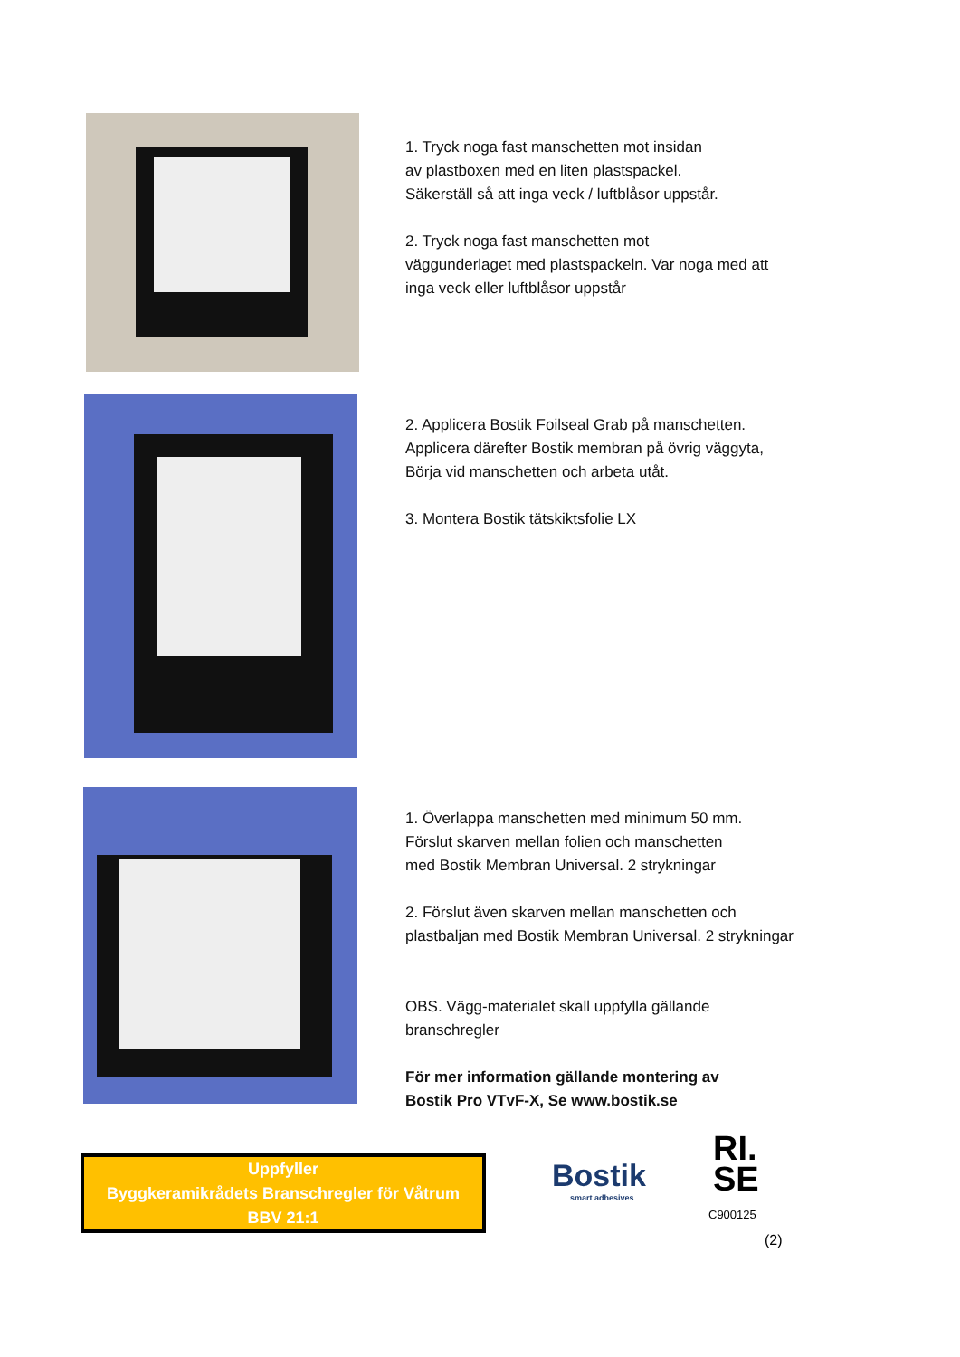1. Tryck noga fast manschetten mot insidan
av plastboxen med en liten plastspackel.
Säkerställ så att inga veck / luftblåsor uppstår.
2. Tryck noga fast manschetten mot
väggunderlaget med plastspackeln. Var noga med att
inga veck eller luftblåsor uppstår
2. Applicera Bostik Foilseal Grab på manschetten.
Applicera därefter Bostik membran på övrig väggyta,
Börja vid manschetten och arbeta utåt.
3. Montera Bostik tätskiktsfolie LX
1. Överlappa manschetten med minimum 50 mm.
Förslut skarven mellan folien och manschetten
med Bostik Membran Universal. 2 strykningar
2. Förslut även skarven mellan manschetten och
plastbaljan med Bostik Membran Universal. 2 strykningar
OBS. Vägg-materialet skall uppfylla gällande
branschregler
För mer information gällande montering av
Bostik Pro VTvF-X, Se www.bostik.se
Uppfyller
Byggkeramikrådets Branschregler för Våtrum
BBV 21:1
Bostik
smart adhesives
RI.
SE
C900125
(2)